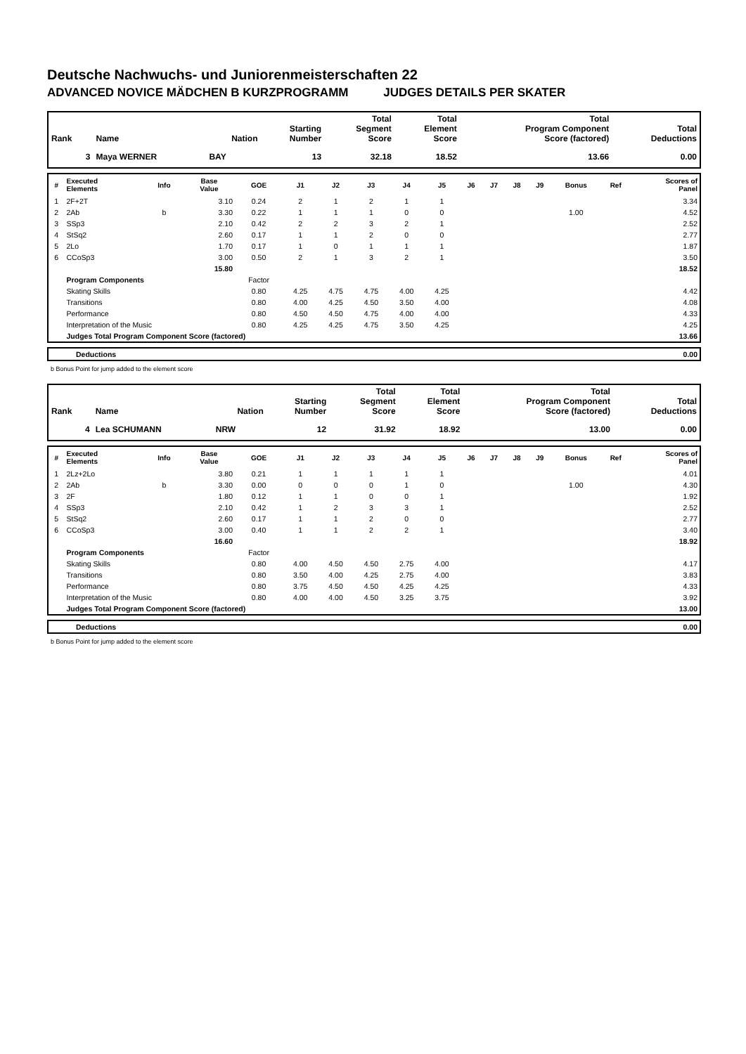Deutsche Nachwuchs- und Juniorenmeisterschaften 22
ADVANCED NOVICE MÄDCHEN B KURZPROGRAMM JUDGES DETAILS PER SKATER
| Rank | Name | Nation | Starting Number | Total Segment Score | Total Element Score | Total Program Component Score (factored) | Total Deductions |
| --- | --- | --- | --- | --- | --- | --- | --- |
| 3 | Maya WERNER | BAY | 13 | 32.18 | 18.52 | 13.66 | 0.00 |
| # | Executed Elements | Info | Base Value | GOE | J1 | J2 | J3 | J4 | J5 | J6 | J7 | J8 | J9 | Bonus | Ref | Scores of Panel |
| --- | --- | --- | --- | --- | --- | --- | --- | --- | --- | --- | --- | --- | --- | --- | --- | --- |
| 1 | 2F+2T | | 3.10 | 0.24 | 2 | 1 | 2 | 1 | 1 | | | | | | | 3.34 |
| 2 | 2Ab | b | 3.30 | 0.22 | 1 | 1 | 1 | 0 | 0 | | | | | 1.00 | | 4.52 |
| 3 | SSp3 | | 2.10 | 0.42 | 2 | 2 | 3 | 2 | 1 | | | | | | | 2.52 |
| 4 | StSq2 | | 2.60 | 0.17 | 1 | 1 | 2 | 0 | 0 | | | | | | | 2.77 |
| 5 | 2Lo | | 1.70 | 0.17 | 1 | 0 | 1 | 1 | 1 | | | | | | | 1.87 |
| 6 | CCoSp3 | | 3.00 | 0.50 | 2 | 1 | 3 | 2 | 1 | | | | | | | 3.50 |
| | | | 15.80 | | | | | | | | | | | | | 18.52 |
| | Program Components | | | Factor | | | | | | | | | | | | |
| | Skating Skills | | | 0.80 | 4.25 | 4.75 | 4.75 | 4.00 | 4.25 | | | | | | | 4.42 |
| | Transitions | | | 0.80 | 4.00 | 4.25 | 4.50 | 3.50 | 4.00 | | | | | | | 4.08 |
| | Performance | | | 0.80 | 4.50 | 4.50 | 4.75 | 4.00 | 4.00 | | | | | | | 4.33 |
| | Interpretation of the Music | | | 0.80 | 4.25 | 4.25 | 4.75 | 3.50 | 4.25 | | | | | | | 4.25 |
| | Judges Total Program Component Score (factored) | | | | | | | | | | | | | | | 13.66 |
| | Deductions | 0.00 |
b Bonus Point for jump added to the element score
| Rank | Name | Nation | Starting Number | Total Segment Score | Total Element Score | Total Program Component Score (factored) | Total Deductions |
| --- | --- | --- | --- | --- | --- | --- | --- |
| 4 | Lea SCHUMANN | NRW | 12 | 31.92 | 18.92 | 13.00 | 0.00 |
| # | Executed Elements | Info | Base Value | GOE | J1 | J2 | J3 | J4 | J5 | J6 | J7 | J8 | J9 | Bonus | Ref | Scores of Panel |
| --- | --- | --- | --- | --- | --- | --- | --- | --- | --- | --- | --- | --- | --- | --- | --- | --- |
| 1 | 2Lz+2Lo | | 3.80 | 0.21 | 1 | 1 | 1 | 1 | 1 | | | | | | | 4.01 |
| 2 | 2Ab | b | 3.30 | 0.00 | 0 | 0 | 0 | 1 | 0 | | | | | 1.00 | | 4.30 |
| 3 | 2F | | 1.80 | 0.12 | 1 | 1 | 0 | 0 | 1 | | | | | | | 1.92 |
| 4 | SSp3 | | 2.10 | 0.42 | 1 | 2 | 3 | 3 | 1 | | | | | | | 2.52 |
| 5 | StSq2 | | 2.60 | 0.17 | 1 | 1 | 2 | 0 | 0 | | | | | | | 2.77 |
| 6 | CCoSp3 | | 3.00 | 0.40 | 1 | 1 | 2 | 2 | 1 | | | | | | | 3.40 |
| | | | 16.60 | | | | | | | | | | | | | 18.92 |
| | Program Components | | | Factor | | | | | | | | | | | | |
| | Skating Skills | | | 0.80 | 4.00 | 4.50 | 4.50 | 2.75 | 4.00 | | | | | | | 4.17 |
| | Transitions | | | 0.80 | 3.50 | 4.00 | 4.25 | 2.75 | 4.00 | | | | | | | 3.83 |
| | Performance | | | 0.80 | 3.75 | 4.50 | 4.50 | 4.25 | 4.25 | | | | | | | 4.33 |
| | Interpretation of the Music | | | 0.80 | 4.00 | 4.00 | 4.50 | 3.25 | 3.75 | | | | | | | 3.92 |
| | Judges Total Program Component Score (factored) | | | | | | | | | | | | | | | 13.00 |
| | Deductions | 0.00 |
b Bonus Point for jump added to the element score